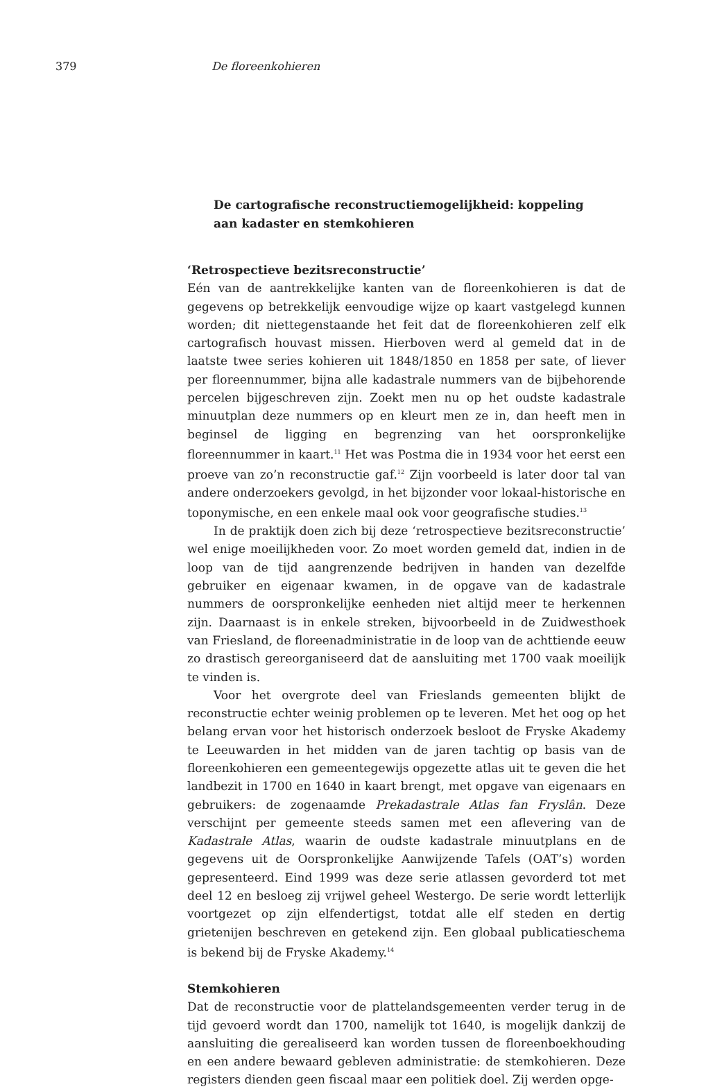379 De floreenkohieren
De cartografische reconstructiemogelijkheid: koppeling aan kadaster en stemkohieren
‘Retrospectieve bezitsreconstructie’
Eén van de aantrekkelijke kanten van de floreenkohieren is dat de gegevens op betrekkelijk eenvoudige wijze op kaart vastgelegd kunnen worden; dit niettegenstaande het feit dat de floreenkohieren zelf elk cartografisch houvast missen. Hierboven werd al gemeld dat in de laatste twee series kohieren uit 1848/1850 en 1858 per sate, of liever per floreennummer, bijna alle kadastrale nummers van de bijbehorende percelen bijgeschreven zijn. Zoekt men nu op het oudste kadastrale minuutplan deze nummers op en kleurt men ze in, dan heeft men in beginsel de ligging en begrenzing van het oorspronkelijke floreennummer in kaart.<sup>11</sup> Het was Postma die in 1934 voor het eerst een proeve van zo’n reconstructie gaf.<sup>12</sup> Zijn voorbeeld is later door tal van andere onderzoekers gevolgd, in het bijzonder voor lokaal-historische en toponymische, en een enkele maal ook voor geografische studies.<sup>13</sup>
In de praktijk doen zich bij deze ‘retrospectieve bezitsreconstructie’ wel enige moeilijkheden voor. Zo moet worden gemeld dat, indien in de loop van de tijd aangrenzende bedrijven in handen van dezelfde gebruiker en eigenaar kwamen, in de opgave van de kadastrale nummers de oorspronkelijke eenheden niet altijd meer te herkennen zijn. Daarnaast is in enkele streken, bijvoorbeeld in de Zuidwesthoek van Friesland, de floreenadministratie in de loop van de achttiende eeuw zo drastisch gereorganiseerd dat de aansluiting met 1700 vaak moeilijk te vinden is.
Voor het overgrote deel van Frieslands gemeenten blijkt de reconstructie echter weinig problemen op te leveren. Met het oog op het belang ervan voor het historisch onderzoek besloot de Fryske Akademy te Leeuwarden in het midden van de jaren tachtig op basis van de floreenkohieren een gemeentegewijs opgezette atlas uit te geven die het landbezit in 1700 en 1640 in kaart brengt, met opgave van eigenaars en gebruikers: de zogenaamde Prekadastrale Atlas fan Fryslân. Deze verschijnt per gemeente steeds samen met een aflevering van de Kadastrale Atlas, waarin de oudste kadastrale minuutplans en de gegevens uit de Oorspronkelijke Aanwijzende Tafels (OAT’s) worden gepresenteerd. Eind 1999 was deze serie atlassen gevorderd tot met deel 12 en besloeg zij vrijwel geheel Westergo. De serie wordt letterlijk voortgezet op zijn elfendertigst, totdat alle elf steden en dertig grietenijen beschreven en getekend zijn. Een globaal publicatieschema is bekend bij de Fryske Akademy.<sup>14</sup>
Stemkohieren
Dat de reconstructie voor de plattelandsgemeenten verder terug in de tijd gevoerd wordt dan 1700, namelijk tot 1640, is mogelijk dankzij de aansluiting die gerealiseerd kan worden tussen de floreenboekhouding en een andere bewaard gebleven administratie: de stemkohieren. Deze registers dienden geen fiscaal maar een politiek doel. Zij werden opge-